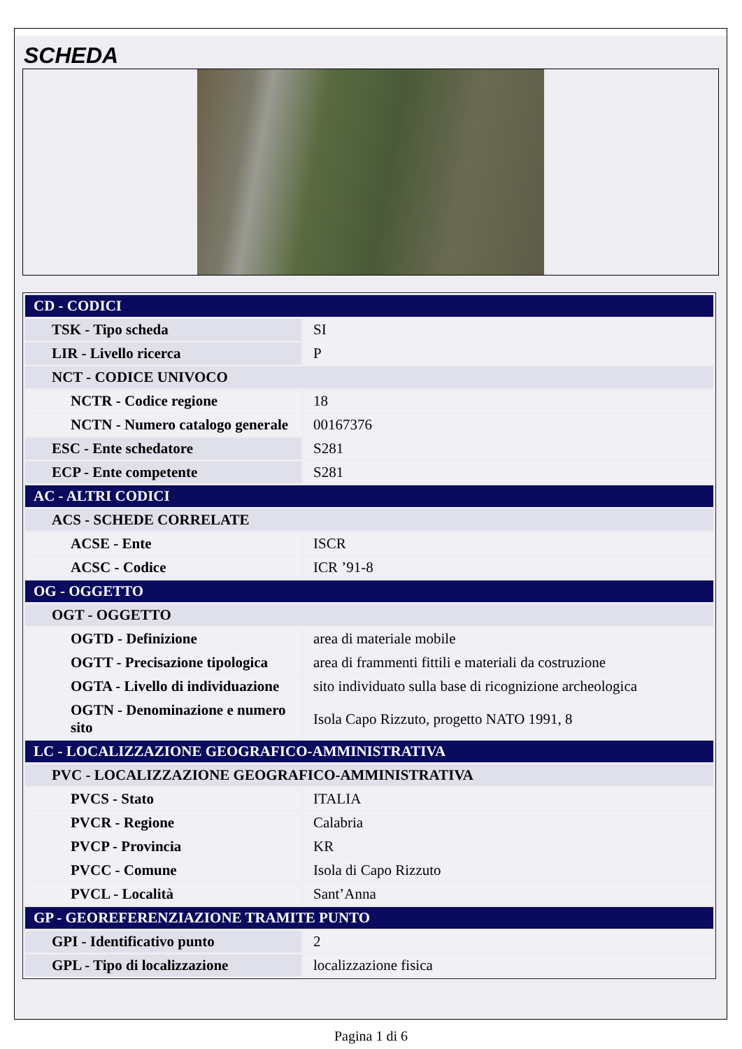SCHEDA
| CD - CODICI | |
| TSK - Tipo scheda | SI |
| LIR - Livello ricerca | P |
| NCT - CODICE UNIVOCO | |
| NCTR - Codice regione | 18 |
| NCTN - Numero catalogo generale | 00167376 |
| ESC - Ente schedatore | S281 |
| ECP - Ente competente | S281 |
| AC - ALTRI CODICI | |
| ACS - SCHEDE CORRELATE | |
| ACSE - Ente | ISCR |
| ACSC - Codice | ICR ’91-8 |
| OG - OGGETTO | |
| OGT - OGGETTO | |
| OGTD - Definizione | area di materiale mobile |
| OGTT - Precisazione tipologica | area di frammenti fittili e materiali da costruzione |
| OGTA - Livello di individuazione | sito individuato sulla base di ricognizione archeologica |
| OGTN - Denominazione e numero sito | Isola Capo Rizzuto, progetto NATO 1991, 8 |
| LC - LOCALIZZAZIONE GEOGRAFICO-AMMINISTRATIVA | |
| PVC - LOCALIZZAZIONE GEOGRAFICO-AMMINISTRATIVA | |
| PVCS - Stato | ITALIA |
| PVCR - Regione | Calabria |
| PVCP - Provincia | KR |
| PVCC - Comune | Isola di Capo Rizzuto |
| PVCL - Località | Sant’Anna |
| GP - GEOREFERENZIAZIONE TRAMITE PUNTO | |
| GPI - Identificativo punto | 2 |
| GPL - Tipo di localizzazione | localizzazione fisica |
Pagina 1 di 6